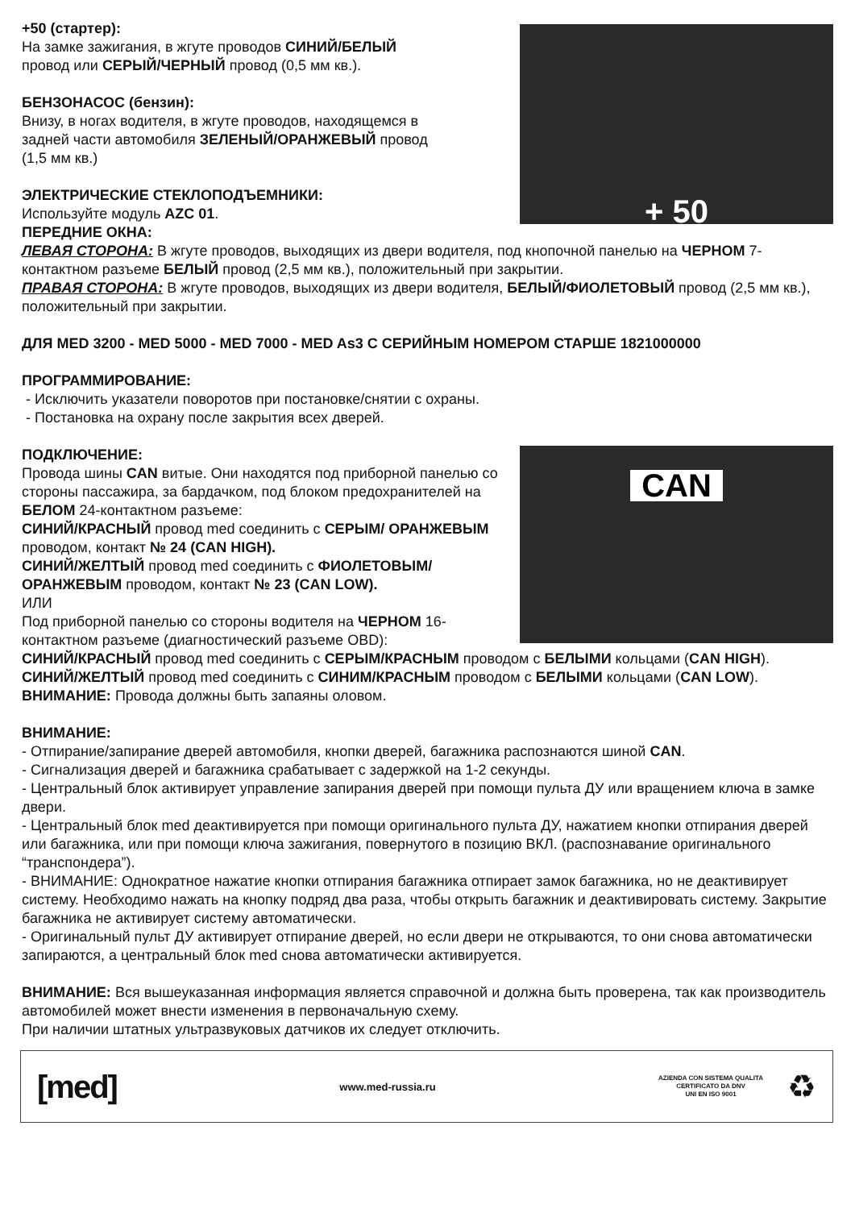+ 50
+50 (стартер):
На замке зажигания, в жгуте проводов СИНИЙ/БЕЛЫЙ
провод или СЕРЫЙ/ЧЕРНЫЙ провод (0,5 мм кв.).
БЕНЗОНАСОС (бензин):
Внизу, в ногах водителя, в жгуте проводов, находящемся в
задней части автомобиля ЗЕЛЕНЫЙ/ОРАНЖЕВЫЙ провод
(1,5 мм кв.)
ЭЛЕКТРИЧЕСКИЕ СТЕКЛОПОДЪЕМНИКИ:
Используйте модуль AZC 01.
ПЕРЕДНИЕ ОКНА:
ЛЕВАЯ СТОРОНА: В жгуте проводов, выходящих из двери водителя, под кнопочной панелью на ЧЕРНОМ 7-контактном разъеме БЕЛЫЙ провод (2,5 мм кв.), положительный при закрытии.
ПРАВАЯ СТОРОНА: В жгуте проводов, выходящих из двери водителя, БЕЛЫЙ/ФИОЛЕТОВЫЙ провод (2,5 мм кв.), положительный при закрытии.
ДЛЯ MED 3200 - MED 5000 - MED 7000 - MED As3 С СЕРИЙНЫМ НОМЕРОМ СТАРШЕ 1821000000
ПРОГРАММИРОВАНИЕ:
- Исключить указатели поворотов при постановке/снятии с охраны.
- Постановка на охрану после закрытия всех дверей.
CAN
ПОДКЛЮЧЕНИЕ:
Провода шины CAN витые. Они находятся под приборной панелью со стороны пассажира, за бардачком, под блоком предохранителей на БЕЛОМ 24-контактном разъеме:
СИНИЙ/КРАСНЫЙ провод med соединить с СЕРЫМ/ ОРАНЖЕВЫМ проводом, контакт № 24 (CAN HIGH).
СИНИЙ/ЖЕЛТЫЙ провод med соединить с ФИОЛЕТОВЫМ/ ОРАНЖЕВЫМ проводом, контакт № 23 (CAN LOW).
ИЛИ
Под приборной панелью со стороны водителя на ЧЕРНОМ 16-контактном разъеме (диагностический разъеме OBD):
СИНИЙ/КРАСНЫЙ провод med соединить с СЕРЫМ/КРАСНЫМ проводом с БЕЛЫМИ кольцами (CAN HIGH).
СИНИЙ/ЖЕЛТЫЙ провод med соединить с СИНИМ/КРАСНЫМ проводом с БЕЛЫМИ кольцами (CAN LOW).
ВНИМАНИЕ: Провода должны быть запаяны оловом.
ВНИМАНИЕ:
- Отпирание/запирание дверей автомобиля, кнопки дверей, багажника распознаются шиной CAN.
- Сигнализация дверей и багажника срабатывает с задержкой на 1-2 секунды.
- Центральный блок активирует управление запирания дверей при помощи пульта ДУ или вращением ключа в замке двери.
- Центральный блок med деактивируется при помощи оригинального пульта ДУ, нажатием кнопки отпирания дверей или багажника, или при помощи ключа зажигания, повернутого в позицию ВКЛ. (распознавание оригинального “транспондера”).
- ВНИМАНИЕ: Однократное нажатие кнопки отпирания багажника отпирает замок багажника, но не деактивирует систему. Необходимо нажать на кнопку подряд два раза, чтобы открыть багажник и деактивировать систему. Закрытие багажника не активирует систему автоматически.
- Оригинальный пульт ДУ активирует отпирание дверей, но если двери не открываются, то они снова автоматически запираются, а центральный блок med снова автоматически активируется.
ВНИМАНИЕ: Вся вышеуказанная информация является справочной и должна быть проверена, так как производитель автомобилей может внести изменения в первоначальную схему.
При наличии штатных ультразвуковых датчиков их следует отключить.
[med]
www.med-russia.ru
AZIENDA CON SISTEMA QUALITA
CERTIFICATO DA DNV
UNI EN ISO 9001
♻